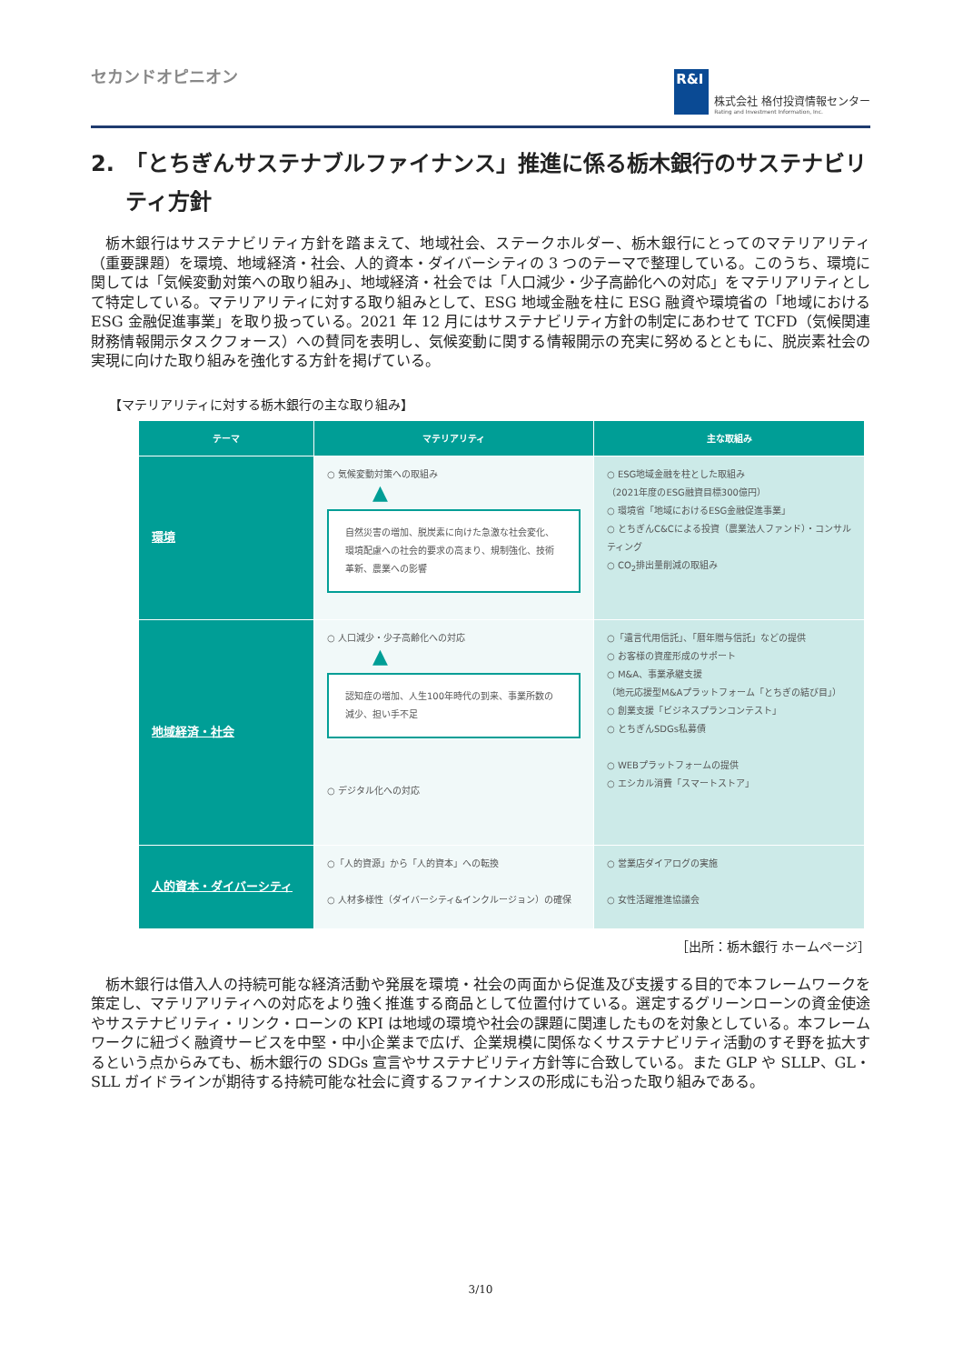セカンドオピニオン
R&I
株式会社 格付投資情報センター
Rating and Investment Information, Inc.
2.　「とちぎんサステナブルファイナンス」推進に係る栃木銀行のサステナビリティ方針
栃木銀行はサステナビリティ方針を踏まえて、地域社会、ステークホルダー、栃木銀行にとってのマテリアリティ（重要課題）を環境、地域経済・社会、人的資本・ダイバーシティの 3 つのテーマで整理している。このうち、環境に関しては「気候変動対策への取り組み」、地域経済・社会では「人口減少・少子高齢化への対応」をマテリアリティとして特定している。マテリアリティに対する取り組みとして、ESG 地域金融を柱に ESG 融資や環境省の「地域における ESG 金融促進事業」を取り扱っている。2021 年 12 月にはサステナビリティ方針の制定にあわせて TCFD（気候関連財務情報開示タスクフォース）への賛同を表明し、気候変動に関する情報開示の充実に努めるとともに、脱炭素社会の実現に向けた取り組みを強化する方針を掲げている。
【マテリアリティに対する栃木銀行の主な取り組み】
| テーマ | マテリアリティ | 主な取組み |
| --- | --- | --- |
| 環境 | ○ 気候変動対策への取組み ▲ 自然災害の増加、脱炭素に向けた急激な社会変化、環境配慮への社会的要求の高まり、規制強化、技術革新、農業への影響 | ○ ESG地域金融を柱とした取組み （2021年度のESG融資目標300億円） ○ 環境省「地域におけるESG金融促進事業」 ○ とちぎんC&Cによる投資（農業法人ファンド）・コンサルティング ○ CO<sub>2</sub>排出量削減の取組み |
| 地域経済・社会 | ○ 人口減少・少子高齢化への対応 ▲ 認知症の増加、人生100年時代の到来、事業所数の減少、担い手不足 ○ デジタル化への対応 | ○「遺言代用信託」、「暦年贈与信託」などの提供 ○ お客様の資産形成のサポート ○ M&A、事業承継支援 （地元応援型M&Aプラットフォーム「とちぎの結び目」） ○ 創業支援「ビジネスプランコンテスト」 ○ とちぎんSDGs私募債 ○ WEBプラットフォームの提供 ○ エシカル消費「スマートストア」 |
| 人的資本・ダイバーシティ | ○「人的資源」から「人的資本」への転換 ○ 人材多様性（ダイバーシティ&インクルージョン）の確保 | ○ 営業店ダイアログの実施 ○ 女性活躍推進協議会 |
［出所：栃木銀行 ホームページ］
栃木銀行は借入人の持続可能な経済活動や発展を環境・社会の両面から促進及び支援する目的で本フレームワークを策定し、マテリアリティへの対応をより強く推進する商品として位置付けている。選定するグリーンローンの資金使途やサステナビリティ・リンク・ローンの KPI は地域の環境や社会の課題に関連したものを対象としている。本フレームワークに紐づく融資サービスを中堅・中小企業まで広げ、企業規模に関係なくサステナビリティ活動のすそ野を拡大するという点からみても、栃木銀行の SDGs 宣言やサステナビリティ方針等に合致している。また GLP や SLLP、GL・SLL ガイドラインが期待する持続可能な社会に資するファイナンスの形成にも沿った取り組みである。
3/10